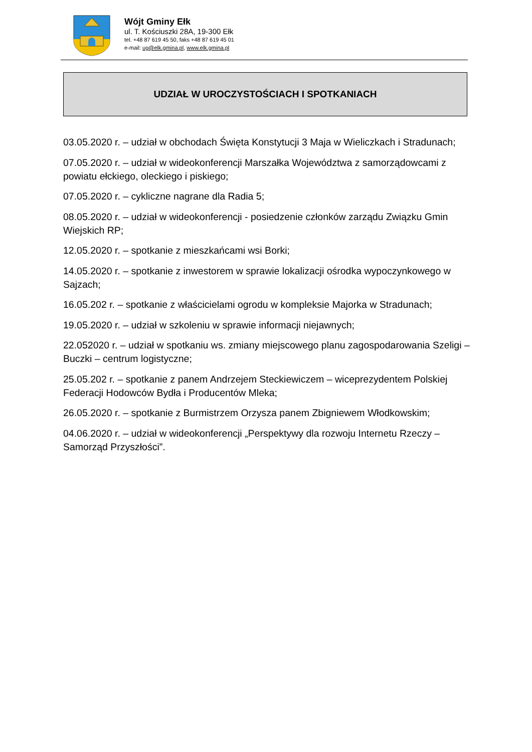Wójt Gminy Ełk
ul. T. Kościuszki 28A, 19-300 Ełk
tel. +48 87 619 45 50, faks +48 87 619 45 01
e-mail: ug@elk.gmina.pl, www.elk.gmina.pl
UDZIAŁ W UROCZYSTOŚCIACH I SPOTKANIACH
03.05.2020 r. – udział w obchodach Święta Konstytucji 3 Maja w Wieliczkach i Stradunach;
07.05.2020 r. – udział w wideokonferencji Marszałka Województwa z samorządowcami z powiatu ełckiego, oleckiego i piskiego;
07.05.2020 r. – cykliczne nagrane dla Radia 5;
08.05.2020 r. – udział w wideokonferencji - posiedzenie członków zarządu Związku Gmin Wiejskich RP;
12.05.2020 r. – spotkanie z mieszkańcami wsi Borki;
14.05.2020 r. – spotkanie z inwestorem w sprawie lokalizacji ośrodka wypoczynkowego w Sajzach;
16.05.202 r. – spotkanie z właścicielami ogrodu w kompleksie Majorka w Stradunach;
19.05.2020 r. – udział w szkoleniu w sprawie informacji niejawnych;
22.052020 r. – udział w spotkaniu ws. zmiany miejscowego planu zagospodarowania Szeligi – Buczki – centrum logistyczne;
25.05.202 r. – spotkanie z panem Andrzejem Steckiewiczem – wiceprezydentem Polskiej Federacji Hodowców Bydła i Producentów Mleka;
26.05.2020 r. – spotkanie z Burmistrzem Orzysza panem Zbigniewem Włodkowskim;
04.06.2020 r. – udział w wideokonferencji „Perspektywy dla rozwoju Internetu Rzeczy – Samorząd Przyszłości”.